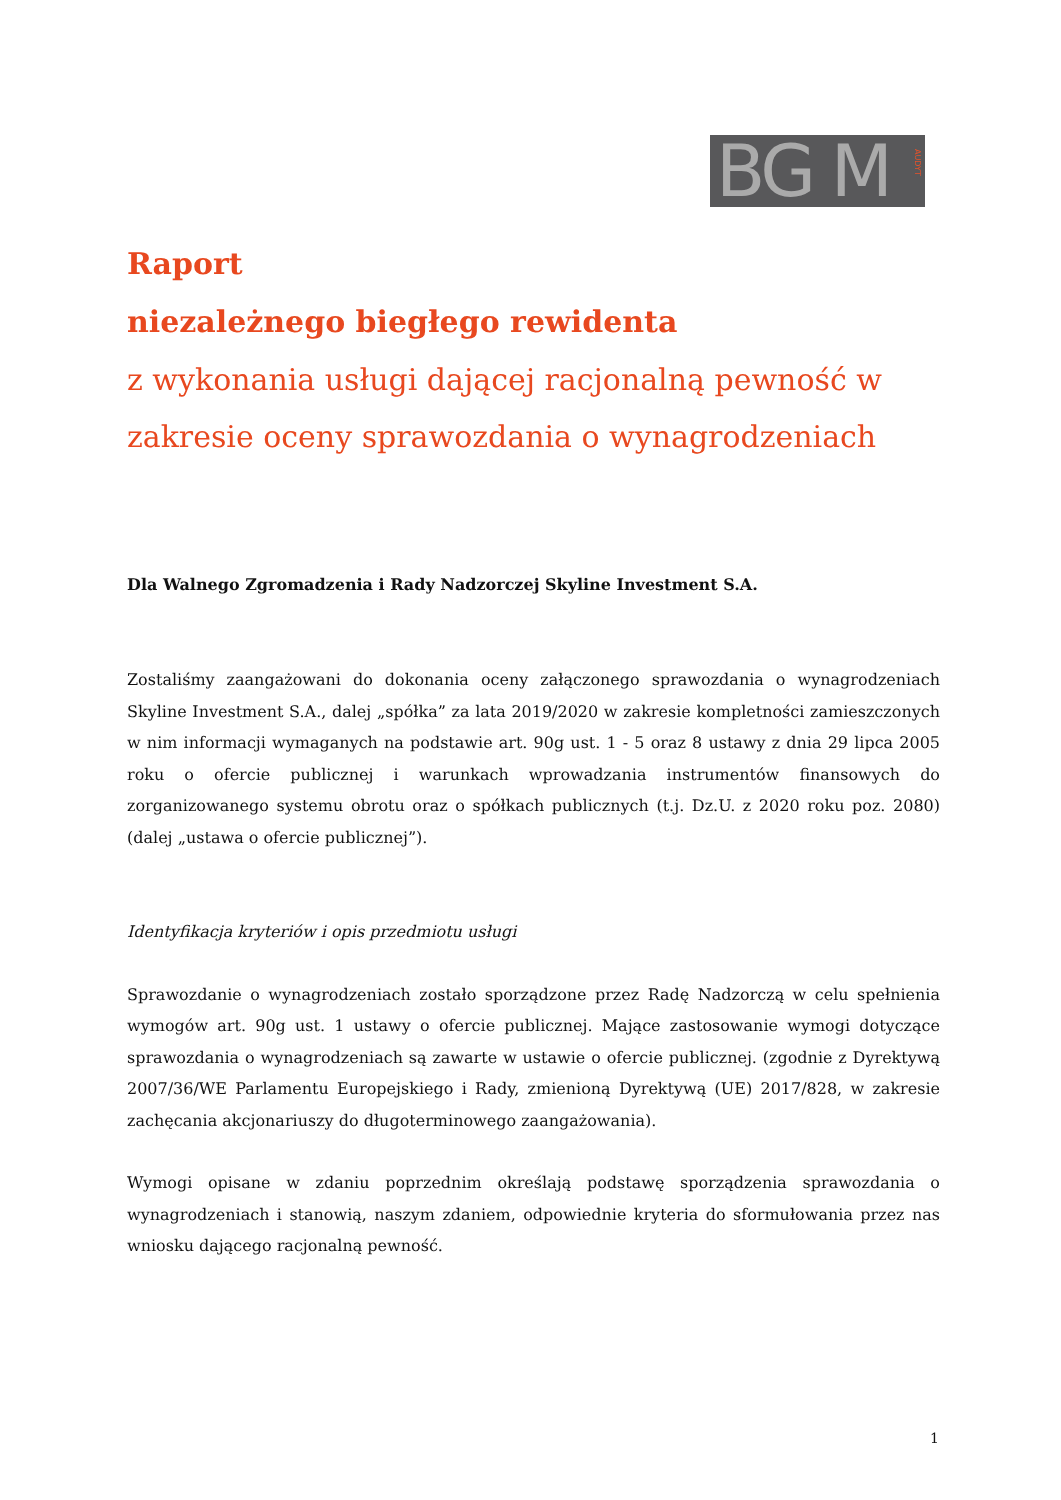BG M
AUDYT
Raport
niezależnego biegłego rewidenta
z wykonania usługi dającej racjonalną pewność w zakresie oceny sprawozdania o wynagrodzeniach
Dla Walnego Zgromadzenia i Rady Nadzorczej Skyline Investment S.A.
Zostaliśmy zaangażowani do dokonania oceny załączonego sprawozdania o wynagrodzeniach Skyline Investment S.A., dalej „spółka” za lata 2019/2020 w zakresie kompletności zamieszczonych w nim informacji wymaganych na podstawie art. 90g ust. 1 - 5 oraz 8 ustawy z dnia 29 lipca 2005 roku o ofercie publicznej i warunkach wprowadzania instrumentów finansowych do zorganizowanego systemu obrotu oraz o spółkach publicznych (t.j. Dz.U. z 2020 roku poz. 2080) (dalej „ustawa o ofercie publicznej”).
Identyfikacja kryteriów i opis przedmiotu usługi
Sprawozdanie o wynagrodzeniach zostało sporządzone przez Radę Nadzorczą w celu spełnienia wymogów art. 90g ust. 1 ustawy o ofercie publicznej. Mające zastosowanie wymogi dotyczące sprawozdania o wynagrodzeniach są zawarte w ustawie o ofercie publicznej. (zgodnie z Dyrektywą 2007/36/WE Parlamentu Europejskiego i Rady, zmienioną Dyrektywą (UE) 2017/828, w zakresie zachęcania akcjonariuszy do długoterminowego zaangażowania).
Wymogi opisane w zdaniu poprzednim określają podstawę sporządzenia sprawozdania o wynagrodzeniach i stanowią, naszym zdaniem, odpowiednie kryteria do sformułowania przez nas wniosku dającego racjonalną pewność.
1